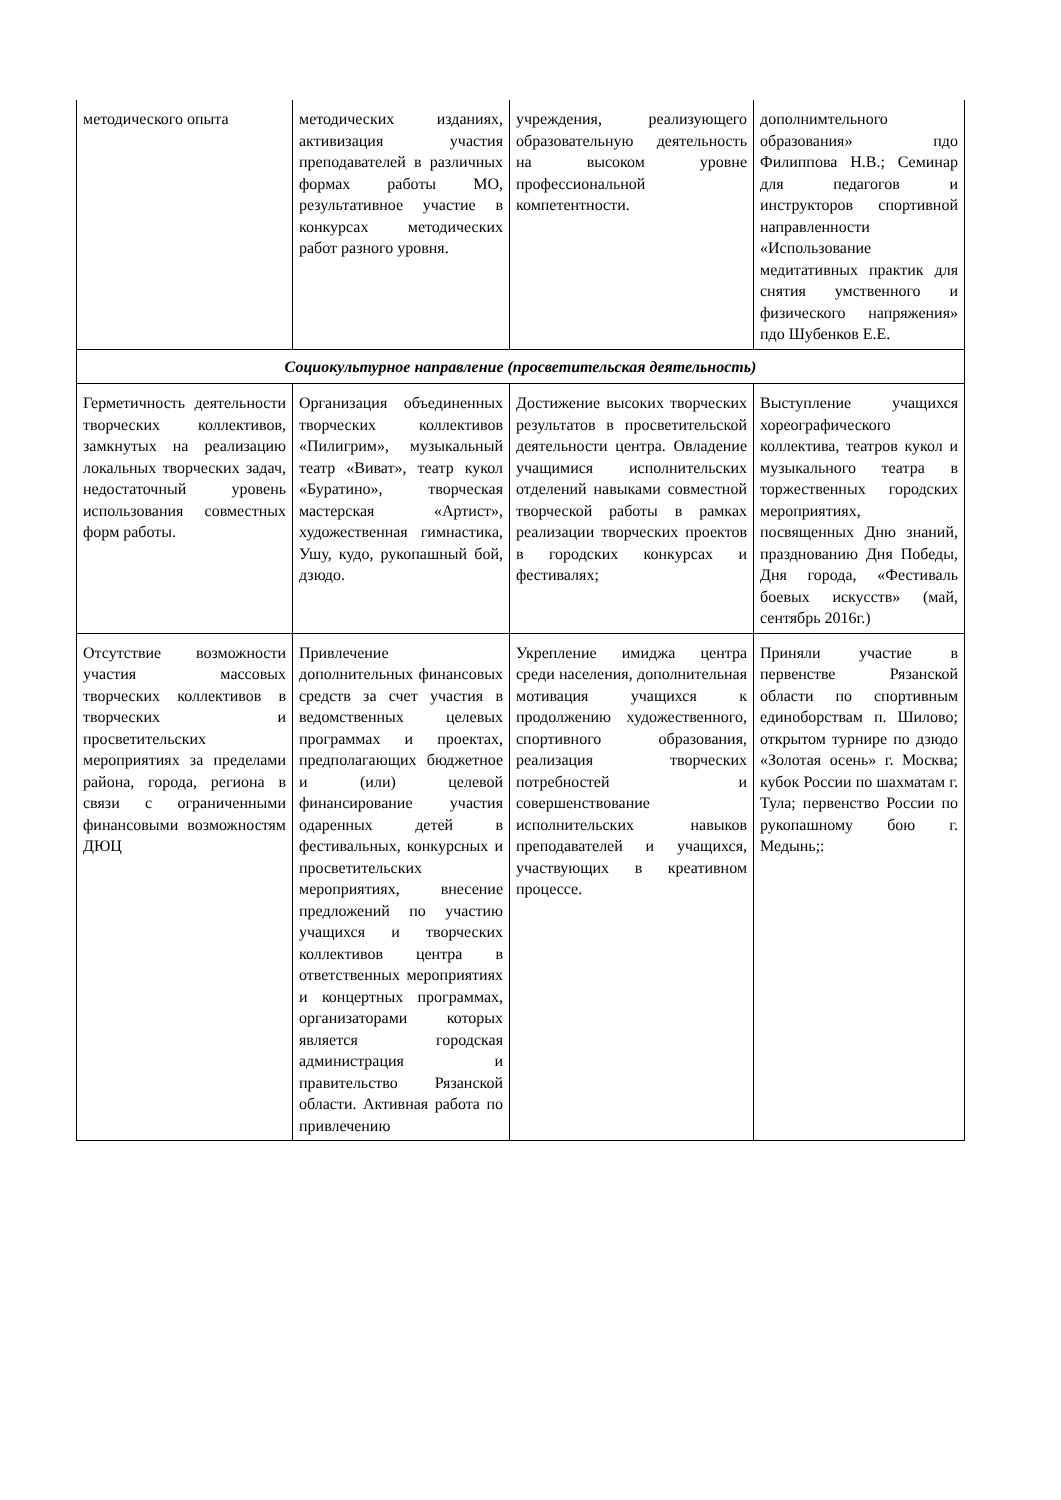| методического опыта | методических изданиях, активизация участия преподавателей в различных формах работы МО, результативное участие в конкурсах методических работ разного уровня. | учреждения, реализующего образовательную деятельность на высоком уровне профессиональной компетентности. | дополнимтельного образования» пдо Филиппова Н.В.; Семинар для педагогов и инструкторов спортивной направленности «Использование медитативных практик для снятия умственного и физического напряжения» пдо Шубенков Е.Е. |
| Социокультурное направление (просветительская деятельность) | | | |
| Герметичность деятельности творческих коллективов, замкнутых на реализацию локальных творческих задач, недостаточный уровень использования совместных форм работы. | Организация объединенных творческих коллективов «Пилигрим», музыкальный театр «Виват», театр кукол «Буратино», творческая мастерская «Артист», художественная гимнастика, Ушу, кудо, рукопашный бой, дзюдо. | Достижение высоких творческих результатов в просветительской деятельности центра. Овладение учащимися исполнительских отделений навыками совместной творческой работы в рамках реализации творческих проектов в городских конкурсах и фестивалях; | Выступление учащихся хореографического коллектива, театров кукол и музыкального театра в торжественных городских мероприятиях, посвященных Дню знаний, празднованию Дня Победы, Дня города, «Фестиваль боевых искусств» (май, сентябрь 2016г.) |
| Отсутствие возможности участия массовых творческих коллективов в творческих и просветительских мероприятиях за пределами района, города, региона в связи с ограниченными финансовыми возможностям ДЮЦ | Привлечение дополнительных финансовых средств за счет участия в ведомственных целевых программах и проектах, предполагающих бюджетное и (или) целевой финансирование участия одаренных детей в фестивальных, конкурсных и просветительских мероприятиях, внесение предложений по участию учащихся и творческих коллективов центра в ответственных мероприятиях и концертных программах, организаторами которых является городская администрация и правительство Рязанской области. Активная работа по привлечению | Укрепление имиджа центра среди населения, дополнительная мотивация учащихся к продолжению художественного, спортивного образования, реализация творческих потребностей и совершенствование исполнительских навыков преподавателей и учащихся, участвующих в креативном процессе. | Приняли участие в первенстве Рязанской области по спортивным единоборствам п. Шилово; открытом турнире по дзюдо «Золотая осень» г. Москва; кубок России по шахматам г. Тула; первенство России по рукопашному бою г. Медынь;: |